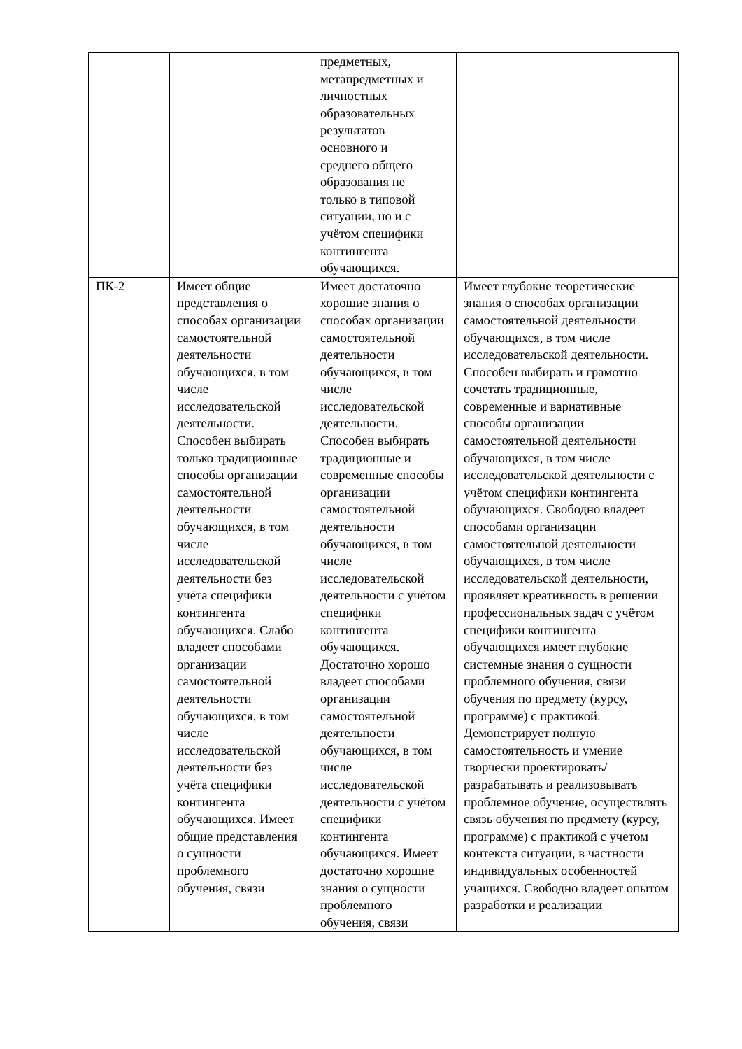| | | предметных, метапредметных и личностных образовательных результатов основного и среднего общего образования не только в типовой ситуации, но и с учётом специфики контингента обучающихся. | |
| ПК-2 | Имеет общие представления о способах организации самостоятельной деятельности обучающихся, в том числе исследовательской деятельности. Способен выбирать только традиционные способы организации самостоятельной деятельности обучающихся, в том числе исследовательской деятельности без учёта специфики контингента обучающихся. Слабо владеет способами организации самостоятельной деятельности обучающихся, в том числе исследовательской деятельности без учёта специфики контингента обучающихся. Имеет общие представления о сущности проблемного обучения, связи | Имеет достаточно хорошие знания о способах организации самостоятельной деятельности обучающихся, в том числе исследовательской деятельности. Способен выбирать традиционные и современные способы организации самостоятельной деятельности обучающихся, в том числе исследовательской деятельности с учётом специфики контингента обучающихся. Достаточно хорошо владеет способами организации самостоятельной деятельности обучающихся, в том числе исследовательской деятельности с учётом специфики контингента обучающихся. Имеет достаточно хорошие знания о сущности проблемного обучения, связи | Имеет глубокие теоретические знания о способах организации самостоятельной деятельности обучающихся, в том числе исследовательской деятельности. Способен выбирать и грамотно сочетать традиционные, современные и вариативные способы организации самостоятельной деятельности обучающихся, в том числе исследовательской деятельности с учётом специфики контингента обучающихся. Свободно владеет способами организации самостоятельной деятельности обучающихся, в том числе исследовательской деятельности, проявляет креативность в решении профессиональных задач с учётом специфики контингента обучающихся имеет глубокие системные знания о сущности проблемного обучения, связи обучения по предмету (курсу, программе) с практикой. Демонстрирует полную самостоятельность и умение творчески проектировать/разрабатывать и реализовывать проблемное обучение, осуществлять связь обучения по предмету (курсу, программе) с практикой с учетом контекста ситуации, в частности индивидуальных особенностей учащихся. Свободно владеет опытом разработки и реализации |